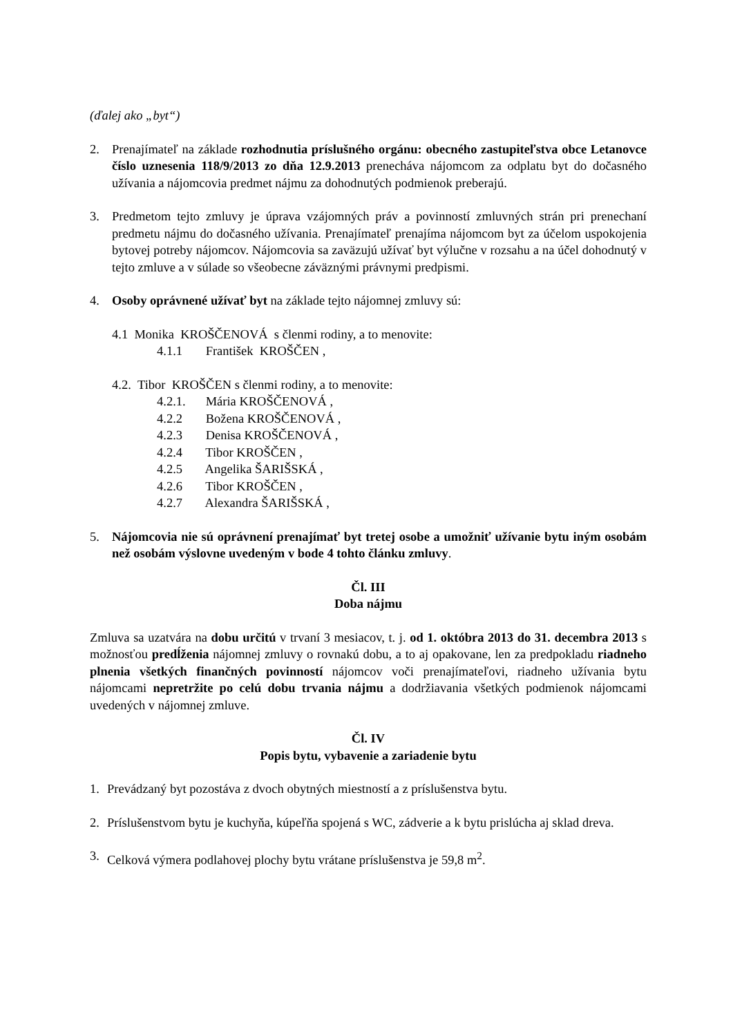(ďalej ako „byt“)
2. Prenajímateľ na základe rozhodnutia príslušného orgánu: obecného zastupiteľstva obce Letanovce číslo uznesenia 118/9/2013 zo dňa 12.9.2013 prenecháva nájomcom za odplatu byt do dočasného užívania a nájomcovia predmet nájmu za dohodnutých podmienok preberajú.
3. Predmetom tejto zmluvy je úprava vzájomných práv a povinností zmluvných strán pri prenechaní predmetu nájmu do dočasného užívania. Prenajímateľ prenajíma nájomcom byt za účelom uspokojenia bytovej potreby nájomcov. Nájomcovia sa zaväzujú užívať byt výlučne v rozsahu a na účel dohodnutý v tejto zmluve a v súlade so všeobecne záväznými právnymi predpismi.
4. Osoby oprávnené užívať byt na základe tejto nájomnej zmluvy sú:
4.1 Monika KROŠČENOVÁ s členmi rodiny, a to menovite:
4.1.1 František KROŠČEN ,
4.2. Tibor KROŠČEN s členmi rodiny, a to menovite:
4.2.1. Mária KROŠČENOVÁ ,
4.2.2 Božena KROŠČENOVÁ ,
4.2.3 Denisa KROŠČENOVÁ ,
4.2.4 Tibor KROŠČEN ,
4.2.5 Angelika ŠARIŠSKÁ ,
4.2.6 Tibor KROŠČEN ,
4.2.7 Alexandra ŠARIŠSKÁ ,
5. Nájomcovia nie sú oprávnení prenajímať byt tretej osobe a umožniť užívanie bytu iným osobám než osobám výslovne uvedeným v bode 4 tohto článku zmluvy.
Čl. III
Doba nájmu
Zmluva sa uzatvára na dobu určitú v trvaní 3 mesiacov, t. j. od 1. októbra 2013 do 31. decembra 2013 s možnosťou predĺženia nájomnej zmluvy o rovnakú dobu, a to aj opakovane, len za predpokladu riadneho plnenia všetkých finančných povinností nájomcov voči prenajímateľovi, riadneho užívania bytu nájomcami nepretržite po celú dobu trvania nájmu a dodržiavania všetkých podmienok nájomcami uvedených v nájomnej zmluve.
Čl. IV
Popis bytu, vybavenie a zariadenie bytu
1. Prevádzaný byt pozostáva z dvoch obytných miestností a z príslušenstva bytu.
2. Príslušenstvom bytu je kuchyňa, kúpeľňa spojená s WC, zádverie a k bytu prislúcha aj sklad dreva.
3. Celková výmera podlahovej plochy bytu vrátane príslušenstva je 59,8 m<sup>2</sup>.